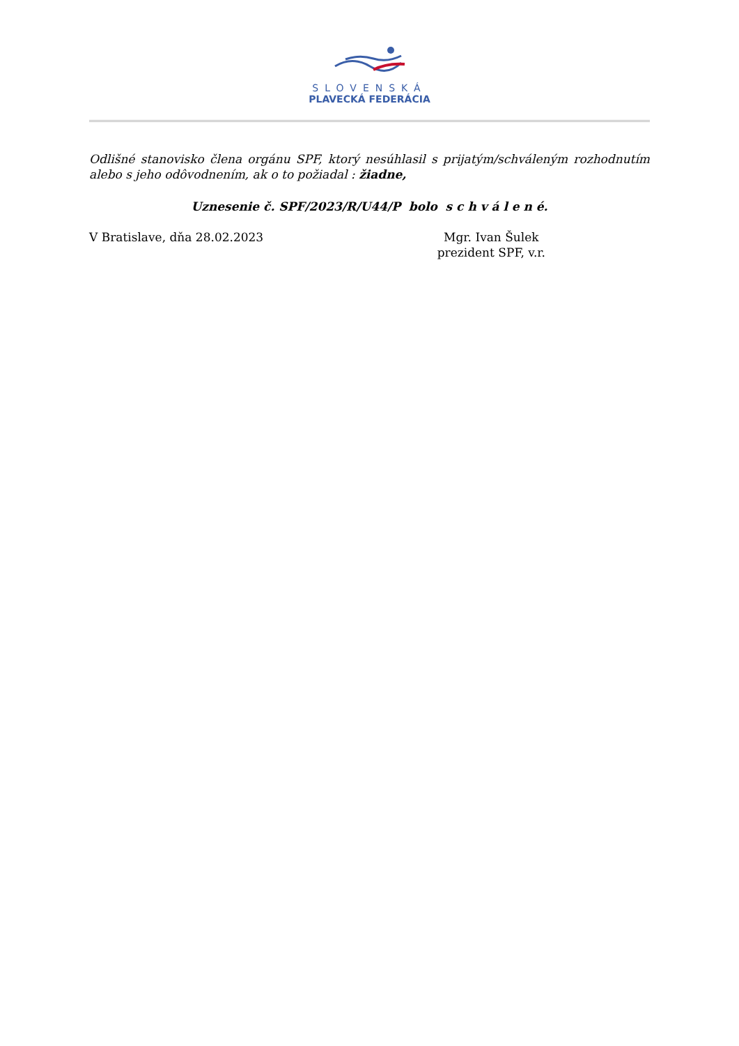SLOVENSKÁ
PLAVECKÁ FEDERÁCIA
Odlišné stanovisko člena orgánu SPF, ktorý nesúhlasil s prijatým/schváleným rozhodnutím alebo s jeho odôvodnením, ak o to požiadal : žiadne,
Uznesenie č. SPF/2023/R/U44/P bolo s c h v á l e n é.
V Bratislave, dňa 28.02.2023 Mgr. Ivan Šulek
prezident SPF, v.r.